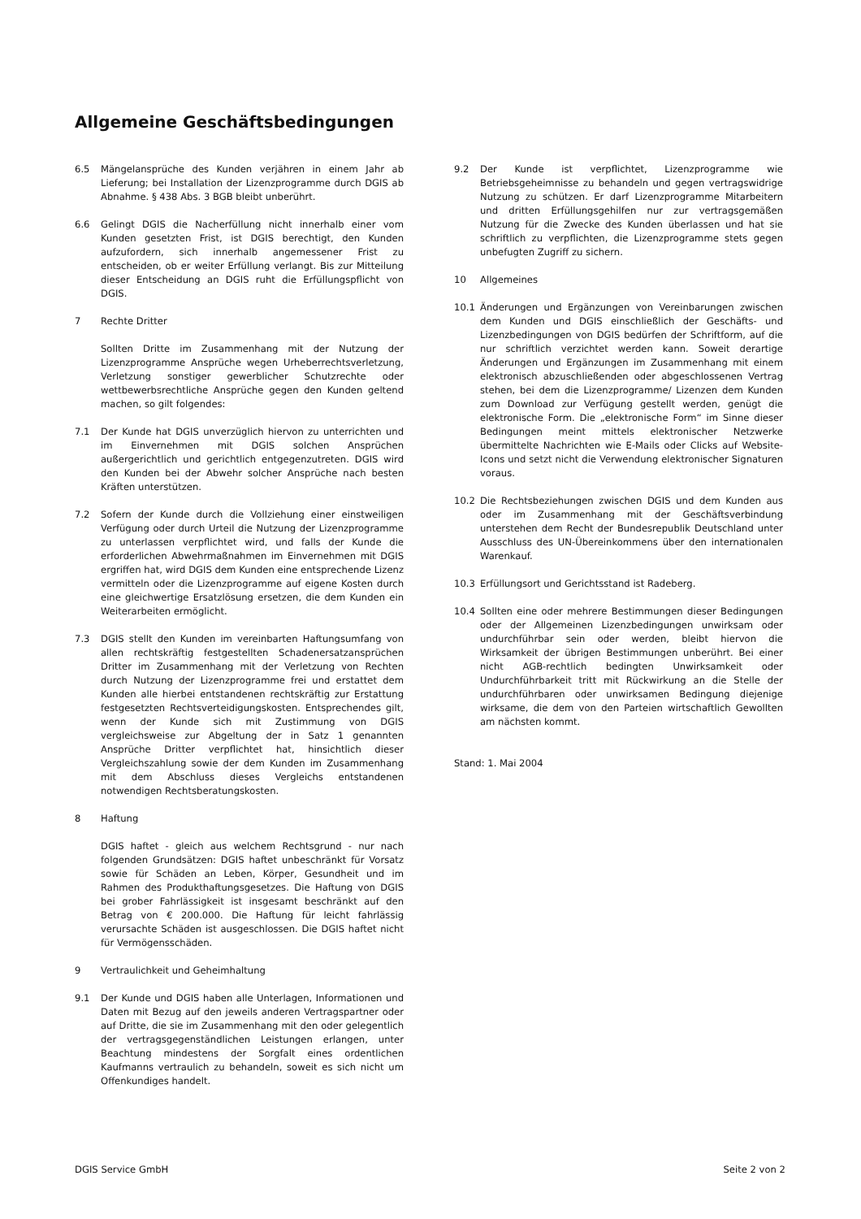Allgemeine Geschäftsbedingungen
6.5 Mängelansprüche des Kunden verjähren in einem Jahr ab Lieferung; bei Installation der Lizenzprogramme durch DGIS ab Abnahme. § 438 Abs. 3 BGB bleibt unberührt.
6.6 Gelingt DGIS die Nacherfüllung nicht innerhalb einer vom Kunden gesetzten Frist, ist DGIS berechtigt, den Kunden aufzufordern, sich innerhalb angemessener Frist zu entscheiden, ob er weiter Erfüllung verlangt. Bis zur Mitteilung dieser Entscheidung an DGIS ruht die Erfüllungspflicht von DGIS.
7 Rechte Dritter
Sollten Dritte im Zusammenhang mit der Nutzung der Lizenzprogramme Ansprüche wegen Urheberrechtsverletzung, Verletzung sonstiger gewerblicher Schutzrechte oder wettbewerbsrechtliche Ansprüche gegen den Kunden geltend machen, so gilt folgendes:
7.1 Der Kunde hat DGIS unverzüglich hiervon zu unterrichten und im Einvernehmen mit DGIS solchen Ansprüchen außergerichtlich und gerichtlich entgegenzutreten. DGIS wird den Kunden bei der Abwehr solcher Ansprüche nach besten Kräften unterstützen.
7.2 Sofern der Kunde durch die Vollziehung einer einstweiligen Verfügung oder durch Urteil die Nutzung der Lizenzprogramme zu unterlassen verpflichtet wird, und falls der Kunde die erforderlichen Abwehrmaßnahmen im Einvernehmen mit DGIS ergriffen hat, wird DGIS dem Kunden eine entsprechende Lizenz vermitteln oder die Lizenzprogramme auf eigene Kosten durch eine gleichwertige Ersatzlösung ersetzen, die dem Kunden ein Weiterarbeiten ermöglicht.
7.3 DGIS stellt den Kunden im vereinbarten Haftungsumfang von allen rechtskräftig festgestellten Schadenersatzansprüchen Dritter im Zusammenhang mit der Verletzung von Rechten durch Nutzung der Lizenzprogramme frei und erstattet dem Kunden alle hierbei entstandenen rechtskräftig zur Erstattung festgesetzten Rechtsverteidigungskosten. Entsprechendes gilt, wenn der Kunde sich mit Zustimmung von DGIS vergleichsweise zur Abgeltung der in Satz 1 genannten Ansprüche Dritter verpflichtet hat, hinsichtlich dieser Vergleichszahlung sowie der dem Kunden im Zusammenhang mit dem Abschluss dieses Vergleichs entstandenen notwendigen Rechtsberatungskosten.
8 Haftung
DGIS haftet - gleich aus welchem Rechtsgrund - nur nach folgenden Grundsätzen: DGIS haftet unbeschränkt für Vorsatz sowie für Schäden an Leben, Körper, Gesundheit und im Rahmen des Produkthaftungsgesetzes. Die Haftung von DGIS bei grober Fahrlässigkeit ist insgesamt beschränkt auf den Betrag von € 200.000. Die Haftung für leicht fahrlässig verursachte Schäden ist ausgeschlossen. Die DGIS haftet nicht für Vermögensschäden.
9 Vertraulichkeit und Geheimhaltung
9.1 Der Kunde und DGIS haben alle Unterlagen, Informationen und Daten mit Bezug auf den jeweils anderen Vertragspartner oder auf Dritte, die sie im Zusammenhang mit den oder gelegentlich der vertragsgegenständlichen Leistungen erlangen, unter Beachtung mindestens der Sorgfalt eines ordentlichen Kaufmanns vertraulich zu behandeln, soweit es sich nicht um Offenkundiges handelt.
9.2 Der Kunde ist verpflichtet, Lizenzprogramme wie Betriebsgeheimnisse zu behandeln und gegen vertragswidrige Nutzung zu schützen. Er darf Lizenzprogramme Mitarbeitern und dritten Erfüllungsgehilfen nur zur vertragsgemäßen Nutzung für die Zwecke des Kunden überlassen und hat sie schriftlich zu verpflichten, die Lizenzprogramme stets gegen unbefugten Zugriff zu sichern.
10 Allgemeines
10.1 Änderungen und Ergänzungen von Vereinbarungen zwischen dem Kunden und DGIS einschließlich der Geschäfts- und Lizenzbedingungen von DGIS bedürfen der Schriftform, auf die nur schriftlich verzichtet werden kann. Soweit derartige Änderungen und Ergänzungen im Zusammenhang mit einem elektronisch abzuschließenden oder abgeschlossenen Vertrag stehen, bei dem die Lizenzprogramme/ Lizenzen dem Kunden zum Download zur Verfügung gestellt werden, genügt die elektronische Form. Die „elektronische Form“ im Sinne dieser Bedingungen meint mittels elektronischer Netzwerke übermittelte Nachrichten wie E-Mails oder Clicks auf Website-Icons und setzt nicht die Verwendung elektronischer Signaturen voraus.
10.2 Die Rechtsbeziehungen zwischen DGIS und dem Kunden aus oder im Zusammenhang mit der Geschäftsverbindung unterstehen dem Recht der Bundesrepublik Deutschland unter Ausschluss des UN-Übereinkommens über den internationalen Warenkauf.
10.3 Erfüllungsort und Gerichtsstand ist Radeberg.
10.4 Sollten eine oder mehrere Bestimmungen dieser Bedingungen oder der Allgemeinen Lizenzbedingungen unwirksam oder undurchführbar sein oder werden, bleibt hiervon die Wirksamkeit der übrigen Bestimmungen unberührt. Bei einer nicht AGB-rechtlich bedingten Unwirksamkeit oder Undurchführbarkeit tritt mit Rückwirkung an die Stelle der undurchführbaren oder unwirksamen Bedingung diejenige wirksame, die dem von den Parteien wirtschaftlich Gewollten am nächsten kommt.
Stand: 1. Mai 2004
DGIS Service GmbH Seite 2 von 2